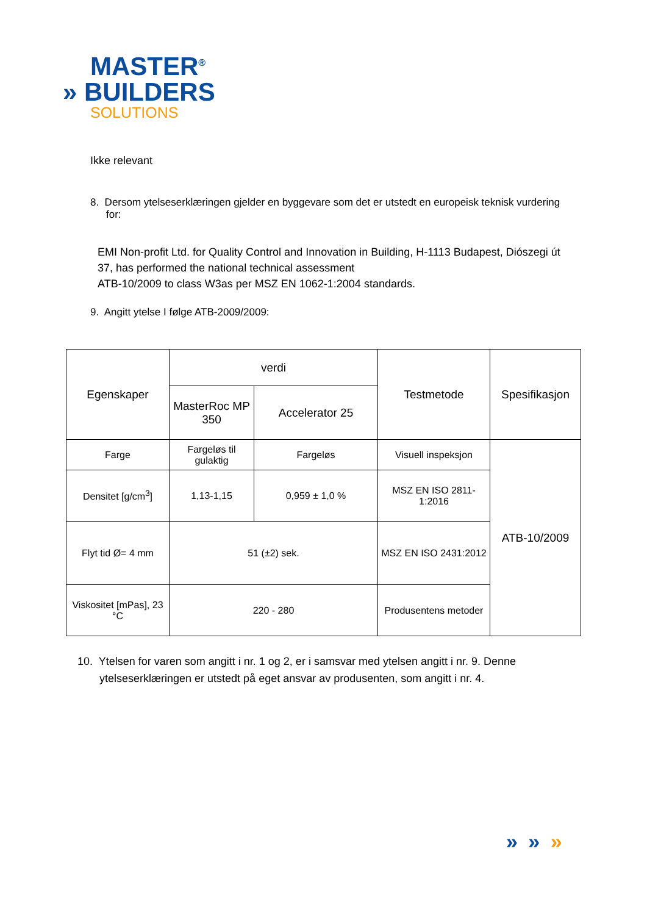MASTER<sup>®</sup>
» BUILDERS
SOLUTIONS
Ikke relevant
8. Dersom ytelseserklæringen gjelder en byggevare som det er utstedt en europeisk teknisk vurdering for:
EMI Non-profit Ltd. for Quality Control and Innovation in Building, H-1113 Budapest, Diószegi út 37, has performed the national technical assessment
ATB-10/2009 to class W3as per MSZ EN 1062-1:2004 standards.
9. Angitt ytelse I følge ATB-2009/2009:
| Egenskaper | verdi | | Testmetode | Spesifikasjon |
| --- | --- | --- | --- | --- |
| | MasterRoc MP 350 | Accelerator 25 | | |
| Farge | Fargeløs til gulaktig | Fargeløs | Visuell inspeksjon | ATB-10/2009 |
| Densitet [g/cm<sup>3</sup>] | 1,13-1,15 | 0,959 ± 1,0 % | MSZ EN ISO 2811-1:2016 | |
| Flyt tid Ø= 4 mm | 51 (±2) sek. | | MSZ EN ISO 2431:2012 | |
| Viskositet [mPas], 23 °C | 220 - 280 | | Produsentens metoder | |
10. Ytelsen for varen som angitt i nr. 1 og 2, er i samsvar med ytelsen angitt i nr. 9. Denne ytelseserklæringen er utstedt på eget ansvar av produsenten, som angitt i nr. 4.
» » »